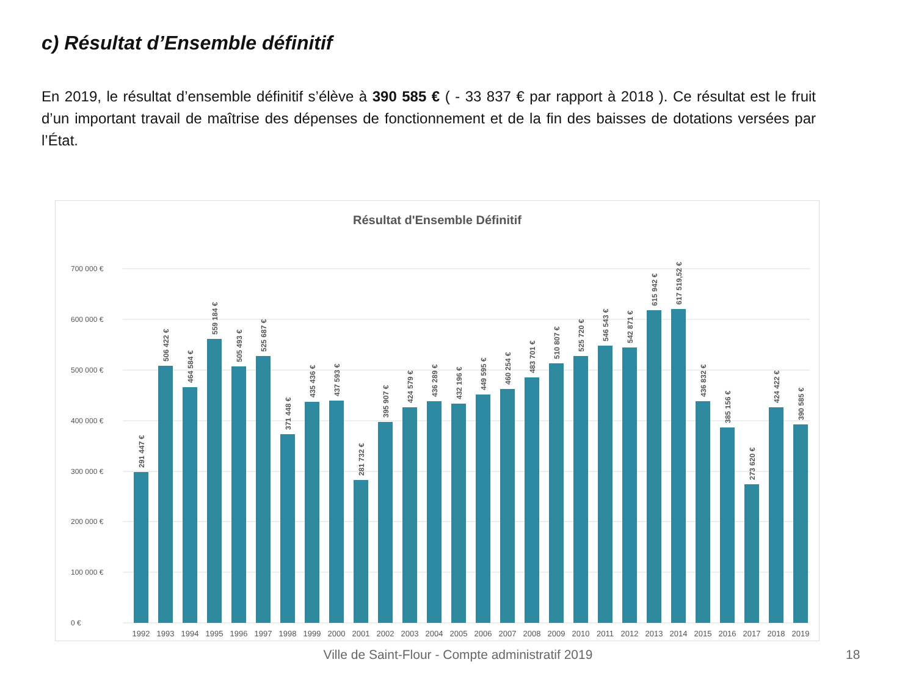c) Résultat d’Ensemble définitif
En 2019, le résultat d’ensemble définitif s’élève à 390 585 € ( - 33 837 € par rapport à 2018 ). Ce résultat est le fruit d’un important travail de maîtrise des dépenses de fonctionnement et de la fin des baisses de dotations versées par l’État.
Résultat d'Ensemble Définitif
0 €
100 000 €
200 000 €
300 000 €
400 000 €
500 000 €
600 000 €
700 000 €
1992
1993
1994
1995
1996
1997
1998
1999
2000
2001
2002
2003
2004
2005
2006
2007
2008
2009
2010
2011
2012
2013
2014
2015
2016
2017
2018
2019
291 447 €
506 422 €
464 584 €
559 184 €
505 493 €
525 687 €
371 448 €
435 436 €
437 593 €
281 732 €
395 907 €
424 579 €
436 289 €
432 196 €
449 595 €
460 254 €
483 701 €
510 807 €
525 720 €
546 543 €
542 871 €
615 942 €
617 519,52 €
436 832 €
385 156 €
273 620 €
424 422 €
390 585 €
Ville de Saint-Flour - Compte administratif 2019 18